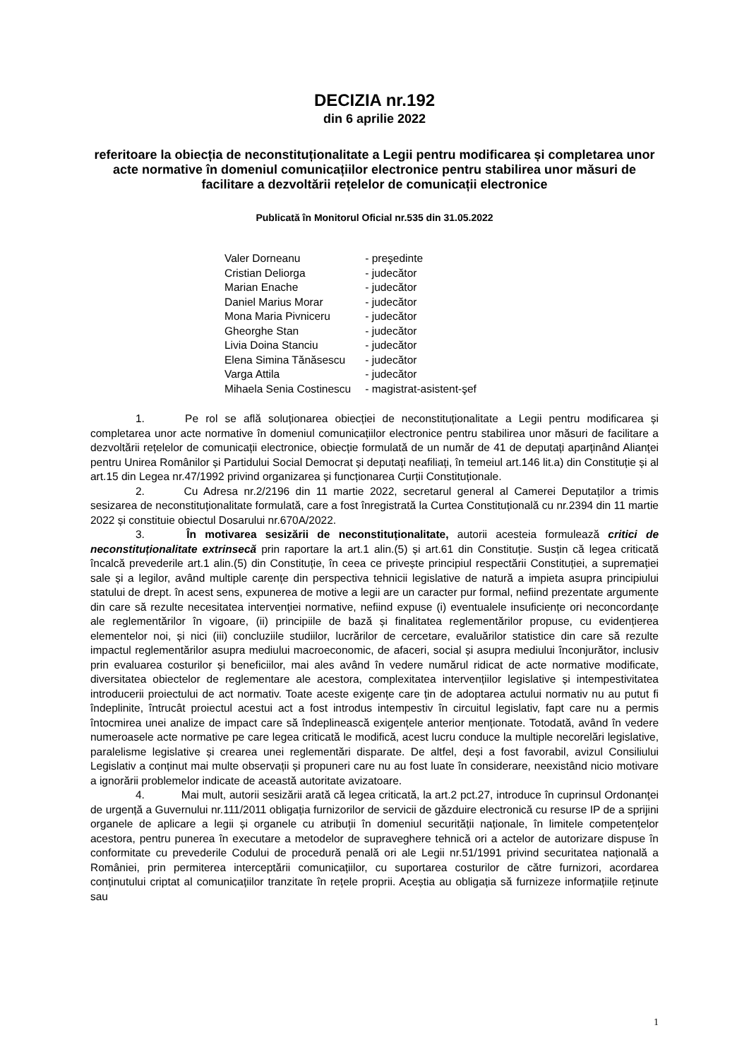DECIZIA nr.192
din 6 aprilie 2022
referitoare la obiecția de neconstituționalitate a Legii pentru modificarea și completarea unor acte normative în domeniul comunicațiilor electronice pentru stabilirea unor măsuri de facilitare a dezvoltării rețelelor de comunicații electronice
Publicată în Monitorul Oficial nr.535 din 31.05.2022
| Valer Dorneanu | - preşedinte |
| Cristian Deliorga | - judecător |
| Marian Enache | - judecător |
| Daniel Marius Morar | - judecător |
| Mona Maria Pivniceru | - judecător |
| Gheorghe Stan | - judecător |
| Livia Doina Stanciu | - judecător |
| Elena Simina Tănăsescu | - judecător |
| Varga Attila | - judecător |
| Mihaela Senia Costinescu | - magistrat-asistent-şef |
1. Pe rol se află soluționarea obiecției de neconstituționalitate a Legii pentru modificarea și completarea unor acte normative în domeniul comunicațiilor electronice pentru stabilirea unor măsuri de facilitare a dezvoltării rețelelor de comunicații electronice, obiecție formulată de un număr de 41 de deputați aparținând Alianței pentru Unirea Românilor și Partidului Social Democrat și deputați neafiliați, în temeiul art.146 lit.a) din Constituție și al art.15 din Legea nr.47/1992 privind organizarea și funcționarea Curții Constituționale.
2. Cu Adresa nr.2/2196 din 11 martie 2022, secretarul general al Camerei Deputaților a trimis sesizarea de neconstituționalitate formulată, care a fost înregistrată la Curtea Constituțională cu nr.2394 din 11 martie 2022 și constituie obiectul Dosarului nr.670A/2022.
3. În motivarea sesizării de neconstituționalitate, autorii acesteia formulează critici de neconstituționalitate extrinsecă prin raportare la art.1 alin.(5) și art.61 din Constituție. Susțin că legea criticată încalcă prevederile art.1 alin.(5) din Constituție, în ceea ce privește principiul respectării Constituției, a supremației sale și a legilor, având multiple carențe din perspectiva tehnicii legislative de natură a impieta asupra principiului statului de drept. în acest sens, expunerea de motive a legii are un caracter pur formal, nefiind prezentate argumente din care să rezulte necesitatea intervenției normative, nefiind expuse (i) eventualele insuficiențe ori neconcordanțe ale reglementărilor în vigoare, (ii) principiile de bază și finalitatea reglementărilor propuse, cu evidențierea elementelor noi, și nici (iii) concluziile studiilor, lucrărilor de cercetare, evaluărilor statistice din care să rezulte impactul reglementărilor asupra mediului macroeconomic, de afaceri, social și asupra mediului înconjurător, inclusiv prin evaluarea costurilor și beneficiilor, mai ales având în vedere numărul ridicat de acte normative modificate, diversitatea obiectelor de reglementare ale acestora, complexitatea intervențiilor legislative și intempestivitatea introducerii proiectului de act normativ. Toate aceste exigențe care țin de adoptarea actului normativ nu au putut fi îndeplinite, întrucât proiectul acestui act a fost introdus intempestiv în circuitul legislativ, fapt care nu a permis întocmirea unei analize de impact care să îndeplinească exigențele anterior menționate. Totodată, având în vedere numeroasele acte normative pe care legea criticată le modifică, acest lucru conduce la multiple necorelări legislative, paralelisme legislative și crearea unei reglementări disparate. De altfel, deși a fost favorabil, avizul Consiliului Legislativ a conținut mai multe observații și propuneri care nu au fost luate în considerare, neexistând nicio motivare a ignorării problemelor indicate de această autoritate avizatoare.
4. Mai mult, autorii sesizării arată că legea criticată, la art.2 pct.27, introduce în cuprinsul Ordonanței de urgență a Guvernului nr.111/2011 obligația furnizorilor de servicii de găzduire electronică cu resurse IP de a sprijini organele de aplicare a legii și organele cu atribuții în domeniul securității naționale, în limitele competențelor acestora, pentru punerea în executare a metodelor de supraveghere tehnică ori a actelor de autorizare dispuse în conformitate cu prevederile Codului de procedură penală ori ale Legii nr.51/1991 privind securitatea națională a României, prin permiterea interceptării comunicațiilor, cu suportarea costurilor de către furnizori, acordarea conținutului criptat al comunicațiilor tranzitate în rețele proprii. Aceștia au obligația să furnizeze informațiile reținute sau
1